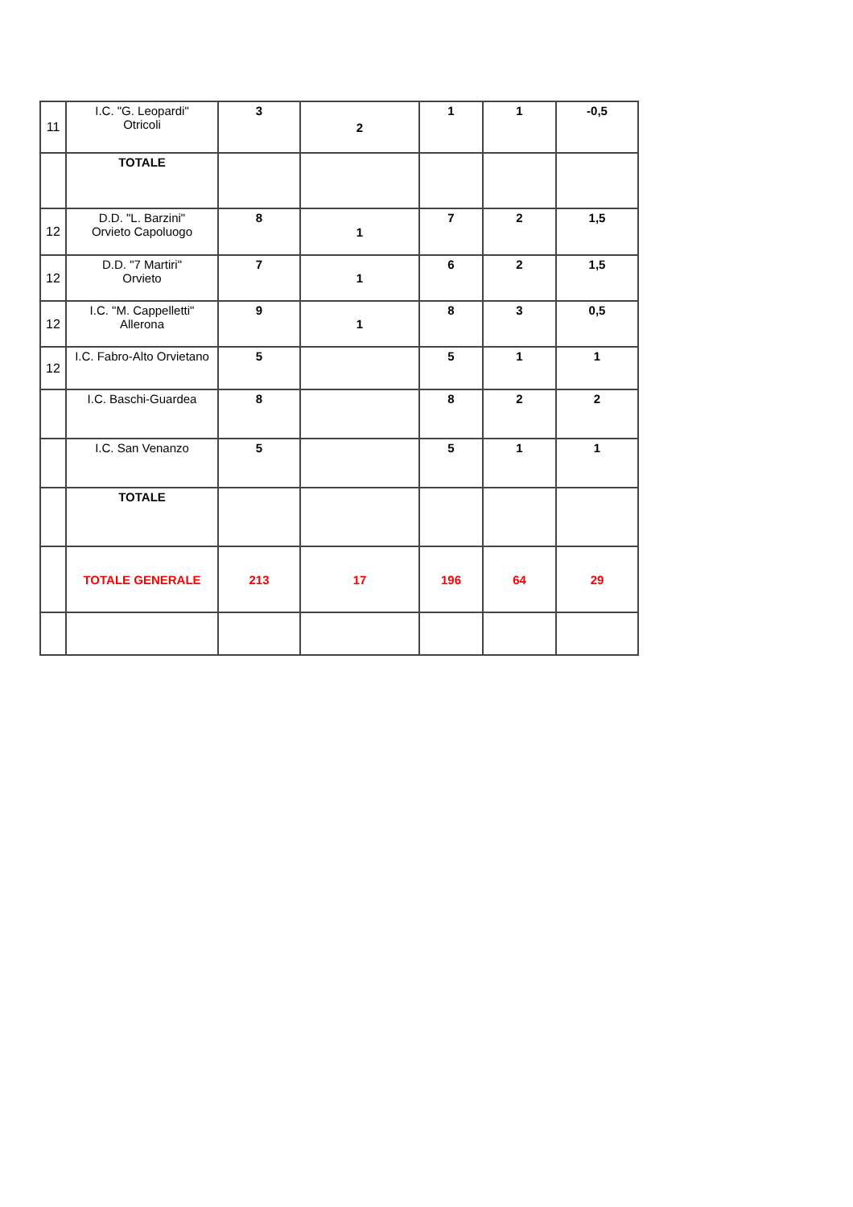| 11 | I.C. "G. Leopardi" Otricoli | 3 | 2 | 1 | 1 | -0,5 |
| | TOTALE | | | | | |
| 12 | D.D. "L. Barzini" Orvieto Capoluogo | 8 | 1 | 7 | 2 | 1,5 |
| 12 | D.D. "7 Martiri" Orvieto | 7 | 1 | 6 | 2 | 1,5 |
| 12 | I.C. "M. Cappelletti" Allerona | 9 | 1 | 8 | 3 | 0,5 |
| 12 | I.C. Fabro-Alto Orvietano | 5 | | 5 | 1 | 1 |
| | I.C. Baschi-Guardea | 8 | | 8 | 2 | 2 |
| | I.C. San Venanzo | 5 | | 5 | 1 | 1 |
| | TOTALE | | | | | |
| | TOTALE GENERALE | 213 | 17 | 196 | 64 | 29 |